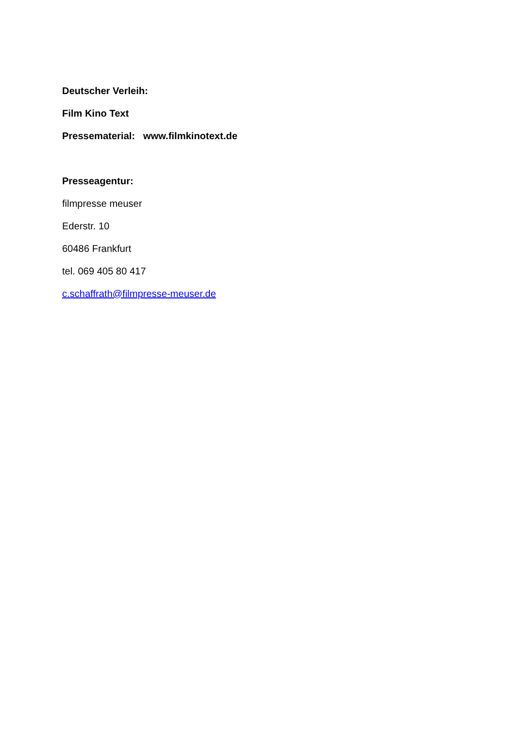Deutscher Verleih:
Film Kino Text
Pressematerial: www.filmkinotext.de
Presseagentur:
filmpresse meuser
Ederstr. 10
60486 Frankfurt
tel. 069 405 80 417
c.schaffrath@filmpresse-meuser.de